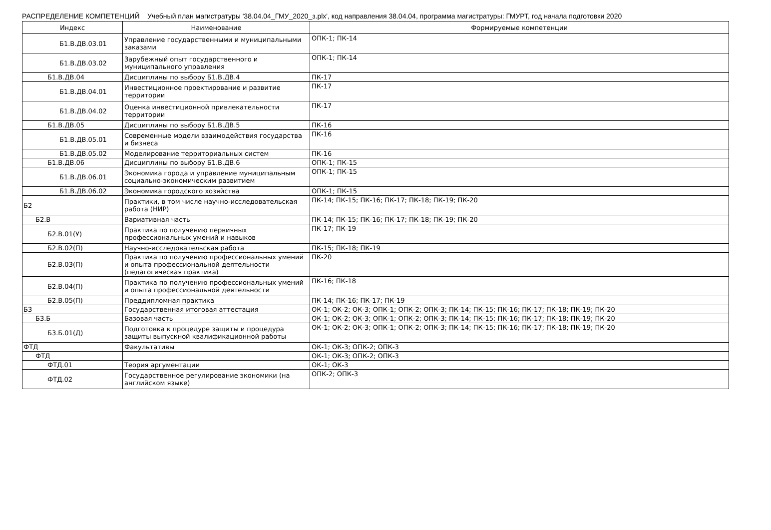РАСПРЕДЕЛЕНИЕ КОМПЕТЕНЦИЙ Учебный план магистратуры '38.04.04_ГМУ_2020_з.plx', код направления 38.04.04, программа магистратуры: ГМУРТ, год начала подготовки 2020
| Индекс | Наименование | Формируемые компетенции |
| --- | --- | --- |
| Б1.В.ДВ.03.01 | Управление государственными и муниципальными заказами | ОПК-1; ПК-14 |
| Б1.В.ДВ.03.02 | Зарубежный опыт государственного и муниципального управления | ОПК-1; ПК-14 |
| Б1.В.ДВ.04 | Дисциплины по выбору Б1.В.ДВ.4 | ПК-17 |
| Б1.В.ДВ.04.01 | Инвестиционное проектирование и развитие территории | ПК-17 |
| Б1.В.ДВ.04.02 | Оценка инвестиционной привлекательности территории | ПК-17 |
| Б1.В.ДВ.05 | Дисциплины по выбору Б1.В.ДВ.5 | ПК-16 |
| Б1.В.ДВ.05.01 | Современные модели взаимодействия государства и бизнеса | ПК-16 |
| Б1.В.ДВ.05.02 | Моделирование территориальных систем | ПК-16 |
| Б1.В.ДВ.06 | Дисциплины по выбору Б1.В.ДВ.6 | ОПК-1; ПК-15 |
| Б1.В.ДВ.06.01 | Экономика города и управление муниципальным социально-экономическим развитием | ОПК-1; ПК-15 |
| Б1.В.ДВ.06.02 | Экономика городского хозяйства | ОПК-1; ПК-15 |
| Б2 | Практики, в том числе научно-исследовательская работа (НИР) | ПК-14; ПК-15; ПК-16; ПК-17; ПК-18; ПК-19; ПК-20 |
| Б2.В | Вариативная часть | ПК-14; ПК-15; ПК-16; ПК-17; ПК-18; ПК-19; ПК-20 |
| Б2.В.01(У) | Практика по получению первичных профессиональных умений и навыков | ПК-17; ПК-19 |
| Б2.В.02(П) | Научно-исследовательская работа | ПК-15; ПК-18; ПК-19 |
| Б2.В.03(П) | Практика по получению профессиональных умений и опыта профессиональной деятельности (педагогическая практика) | ПК-20 |
| Б2.В.04(П) | Практика по получению профессиональных умений и опыта профессиональной деятельности | ПК-16; ПК-18 |
| Б2.В.05(П) | Преддипломная практика | ПК-14; ПК-16; ПК-17; ПК-19 |
| Б3 | Государственная итоговая аттестация | ОК-1; ОК-2; ОК-3; ОПК-1; ОПК-2; ОПК-3; ПК-14; ПК-15; ПК-16; ПК-17; ПК-18; ПК-19; ПК-20 |
| Б3.Б | Базовая часть | ОК-1; ОК-2; ОК-3; ОПК-1; ОПК-2; ОПК-3; ПК-14; ПК-15; ПК-16; ПК-17; ПК-18; ПК-19; ПК-20 |
| Б3.Б.01(Д) | Подготовка к процедуре защиты и процедура защиты выпускной квалификационной работы | ОК-1; ОК-2; ОК-3; ОПК-1; ОПК-2; ОПК-3; ПК-14; ПК-15; ПК-16; ПК-17; ПК-18; ПК-19; ПК-20 |
| ФТД | Факультативы | ОК-1; ОК-3; ОПК-2; ОПК-3 |
| ФТД | | ОК-1; ОК-3; ОПК-2; ОПК-3 |
| ФТД.01 | Теория аргументации | ОК-1; ОК-3 |
| ФТД.02 | Государственное регулирование экономики (на английском языке) | ОПК-2; ОПК-3 |